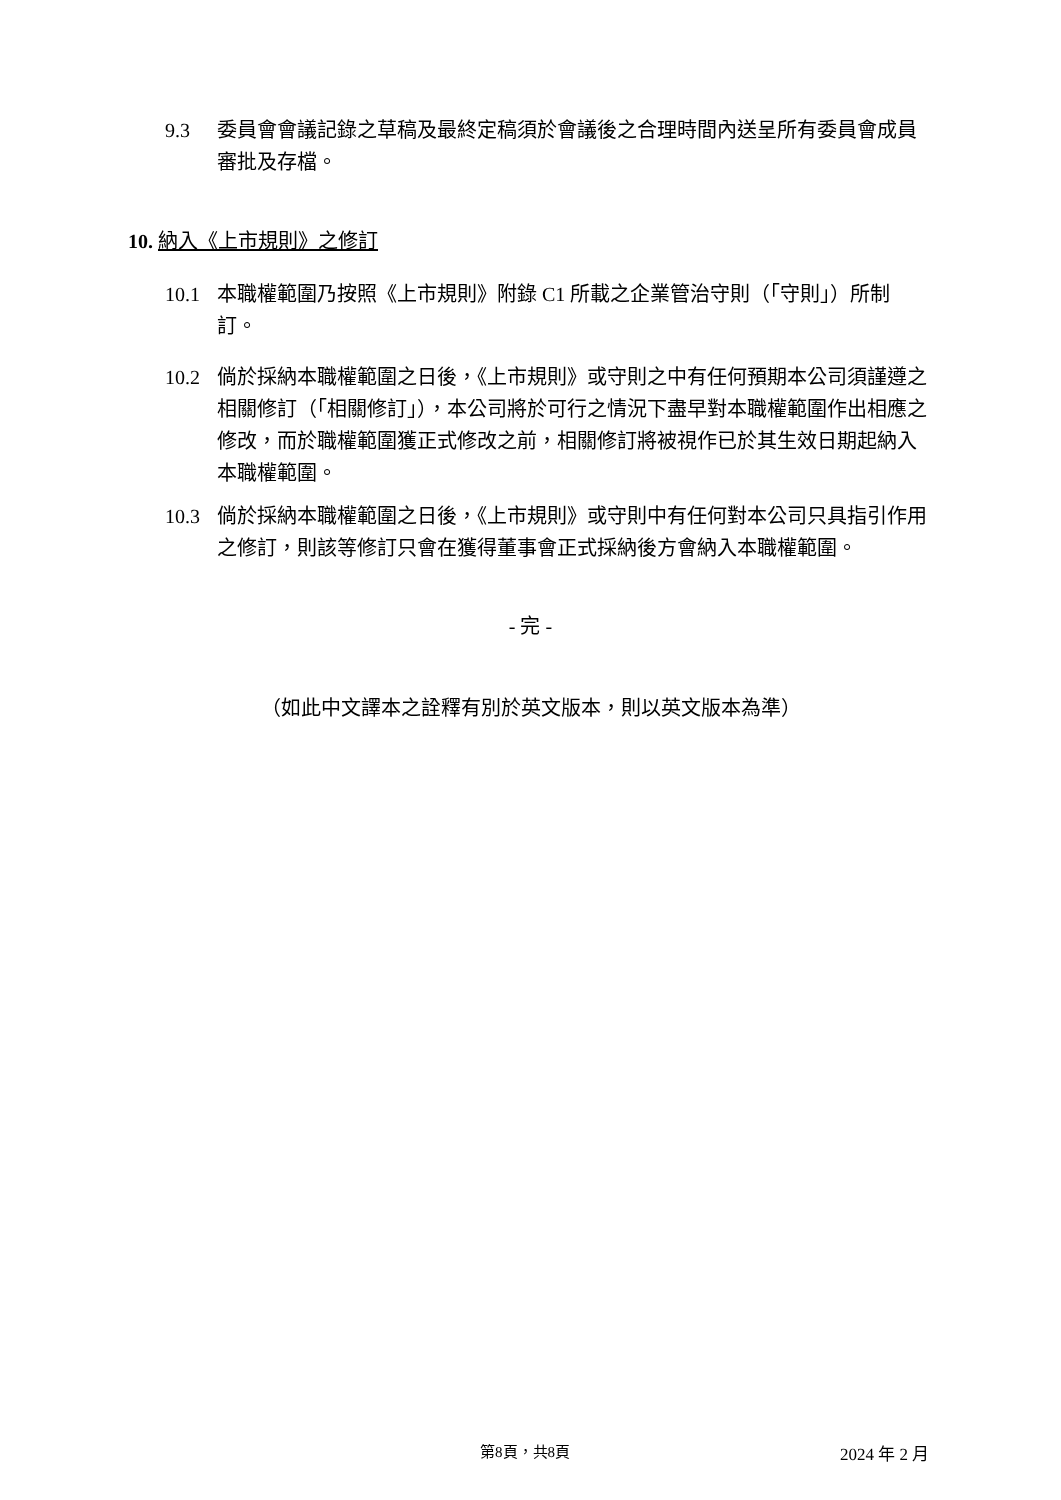9.3 委員會會議記錄之草稿及最終定稿須於會議後之合理時間內送呈所有委員會成員審批及存檔。
10. 納入《上市規則》之修訂
10.1 本職權範圍乃按照《上市規則》附錄 C1 所載之企業管治守則（「守則」）所制訂。
10.2 倘於採納本職權範圍之日後，《上市規則》或守則之中有任何預期本公司須謹遵之相關修訂（「相關修訂」），本公司將於可行之情況下盡早對本職權範圍作出相應之修改，而於職權範圍獲正式修改之前，相關修訂將被視作已於其生效日期起納入本職權範圍。
10.3 倘於採納本職權範圍之日後，《上市規則》或守則中有任何對本公司只具指引作用之修訂，則該等修訂只會在獲得董事會正式採納後方會納入本職權範圍。
- 完 -
（如此中文譯本之詮釋有別於英文版本，則以英文版本為準）
第8頁，共8頁 2024 年 2 月